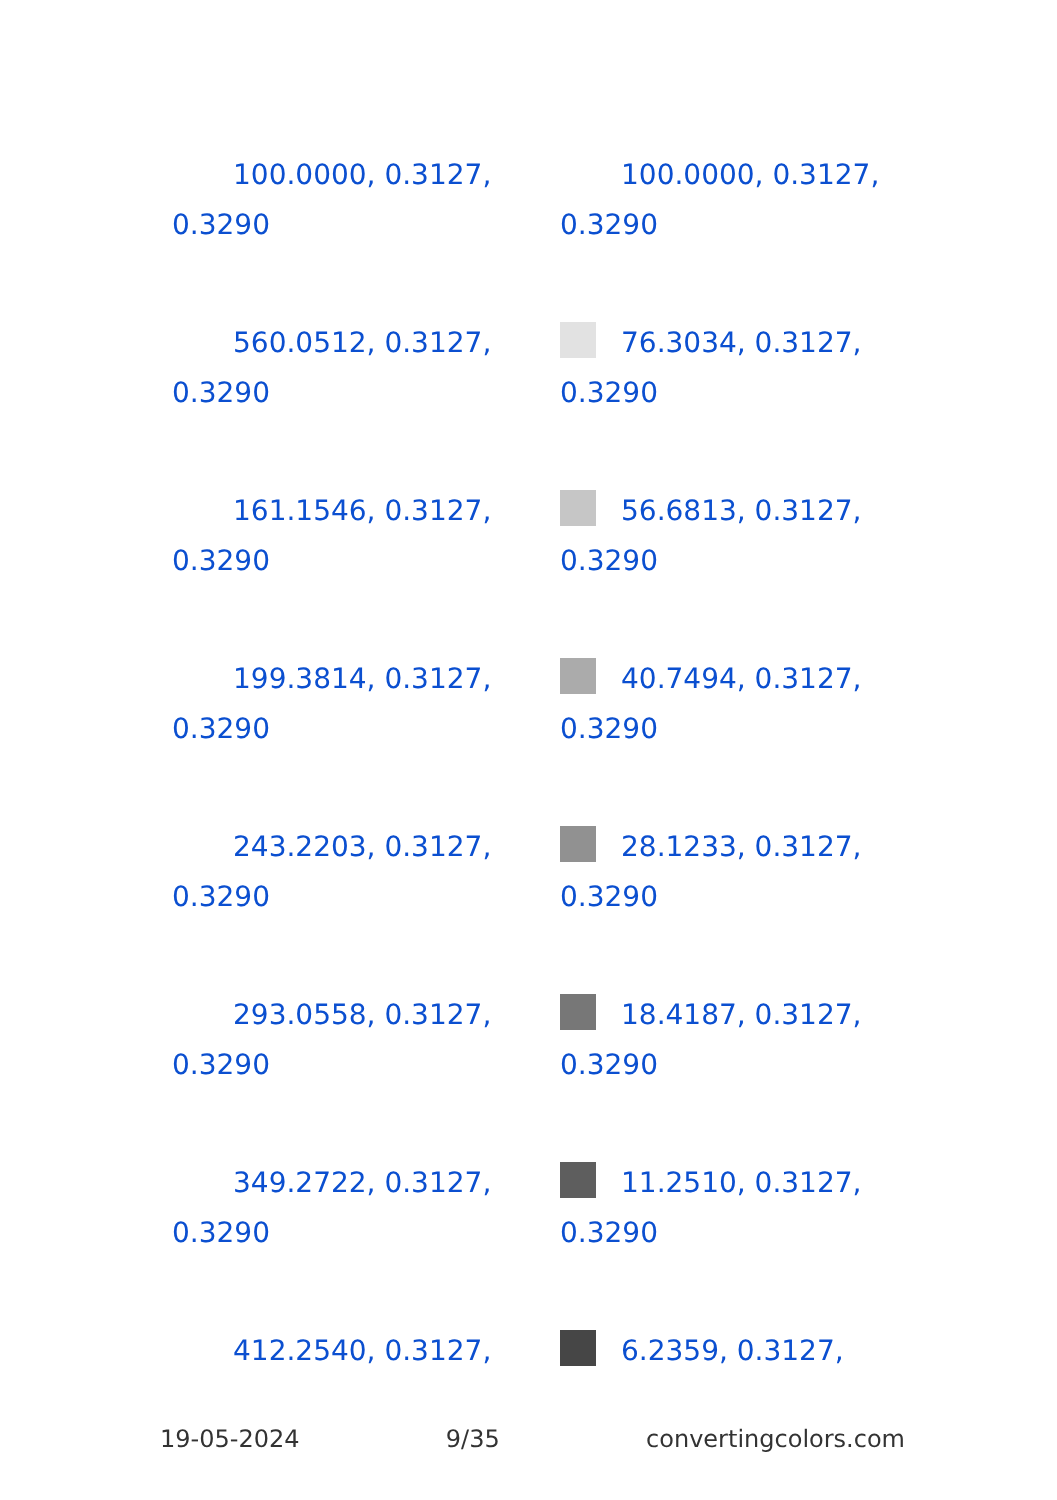100.0000, 0.3127, 0.3290
100.0000, 0.3127, 0.3290
560.0512, 0.3127, 0.3290
76.3034, 0.3127, 0.3290
161.1546, 0.3127, 0.3290
56.6813, 0.3127, 0.3290
199.3814, 0.3127, 0.3290
40.7494, 0.3127, 0.3290
243.2203, 0.3127, 0.3290
28.1233, 0.3127, 0.3290
293.0558, 0.3127, 0.3290
18.4187, 0.3127, 0.3290
349.2722, 0.3127, 0.3290
11.2510, 0.3127, 0.3290
412.2540, 0.3127,
6.2359, 0.3127,
19-05-2024 9/35 convertingcolors.com